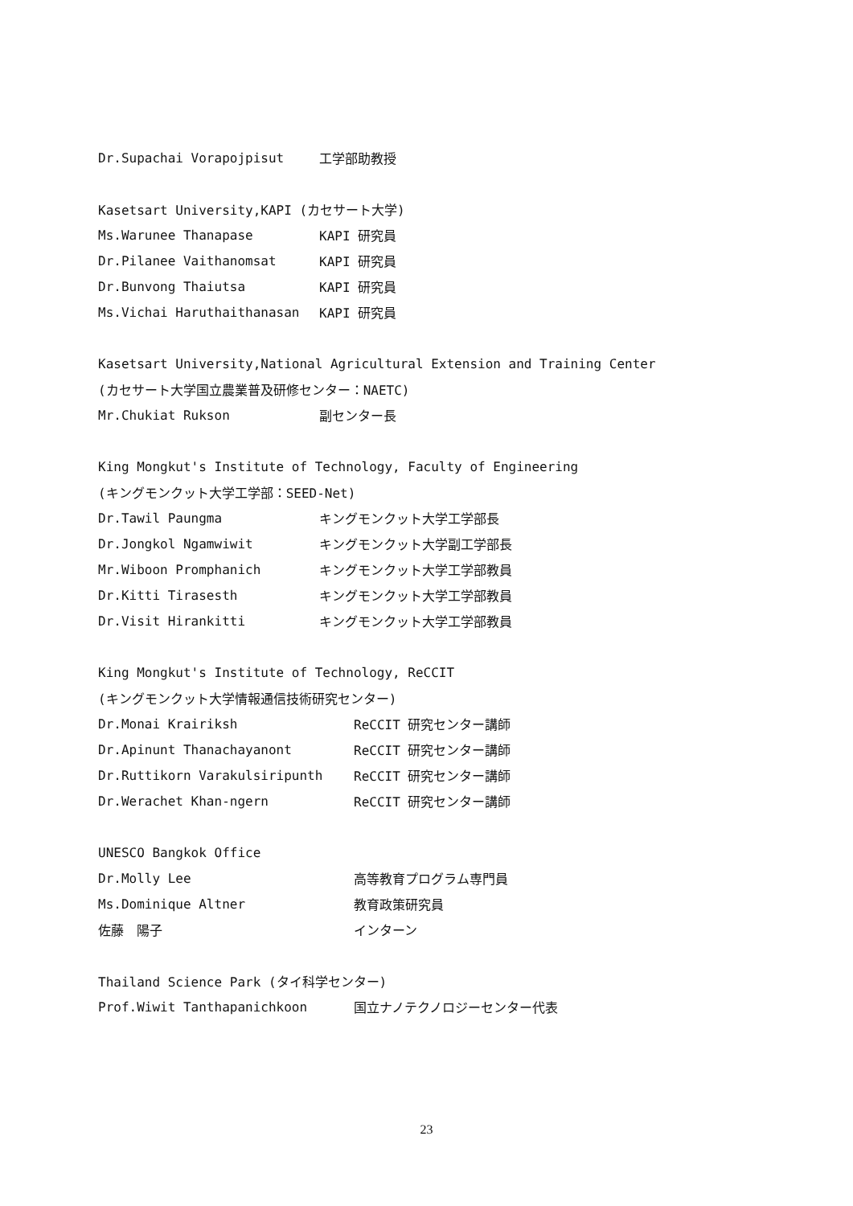Dr.Supachai Vorapojpisut 工学部助教授
Kasetsart University,KAPI (カセサート大学)
Ms.Warunee Thanapase KAPI 研究員
Dr.Pilanee Vaithanomsat KAPI 研究員
Dr.Bunvong Thaiutsa KAPI 研究員
Ms.Vichai Haruthaithanasan KAPI 研究員
Kasetsart University,National Agricultural Extension and Training Center
(カセサート大学国立農業普及研修センター：NAETC)
Mr.Chukiat Rukson 副センター長
King Mongkut's Institute of Technology, Faculty of Engineering
(キングモンクット大学工学部：SEED-Net)
Dr.Tawil Paungma キングモンクット大学工学部長
Dr.Jongkol Ngamwiwit キングモンクット大学副工学部長
Mr.Wiboon Promphanich キングモンクット大学工学部教員
Dr.Kitti Tirasesth キングモンクット大学工学部教員
Dr.Visit Hirankitti キングモンクット大学工学部教員
King Mongkut's Institute of Technology, ReCCIT
(キングモンクット大学情報通信技術研究センター)
Dr.Monai Krairiksh ReCCIT 研究センター講師
Dr.Apinunt Thanachayanont ReCCIT 研究センター講師
Dr.Ruttikorn Varakulsiripunth ReCCIT 研究センター講師
Dr.Werachet Khan-ngern ReCCIT 研究センター講師
UNESCO Bangkok Office
Dr.Molly Lee 高等教育プログラム専門員
Ms.Dominique Altner 教育政策研究員
佐藤　陽子 インターン
Thailand Science Park (タイ科学センター)
Prof.Wiwit Tanthapanichkoon 国立ナノテクノロジーセンター代表
23